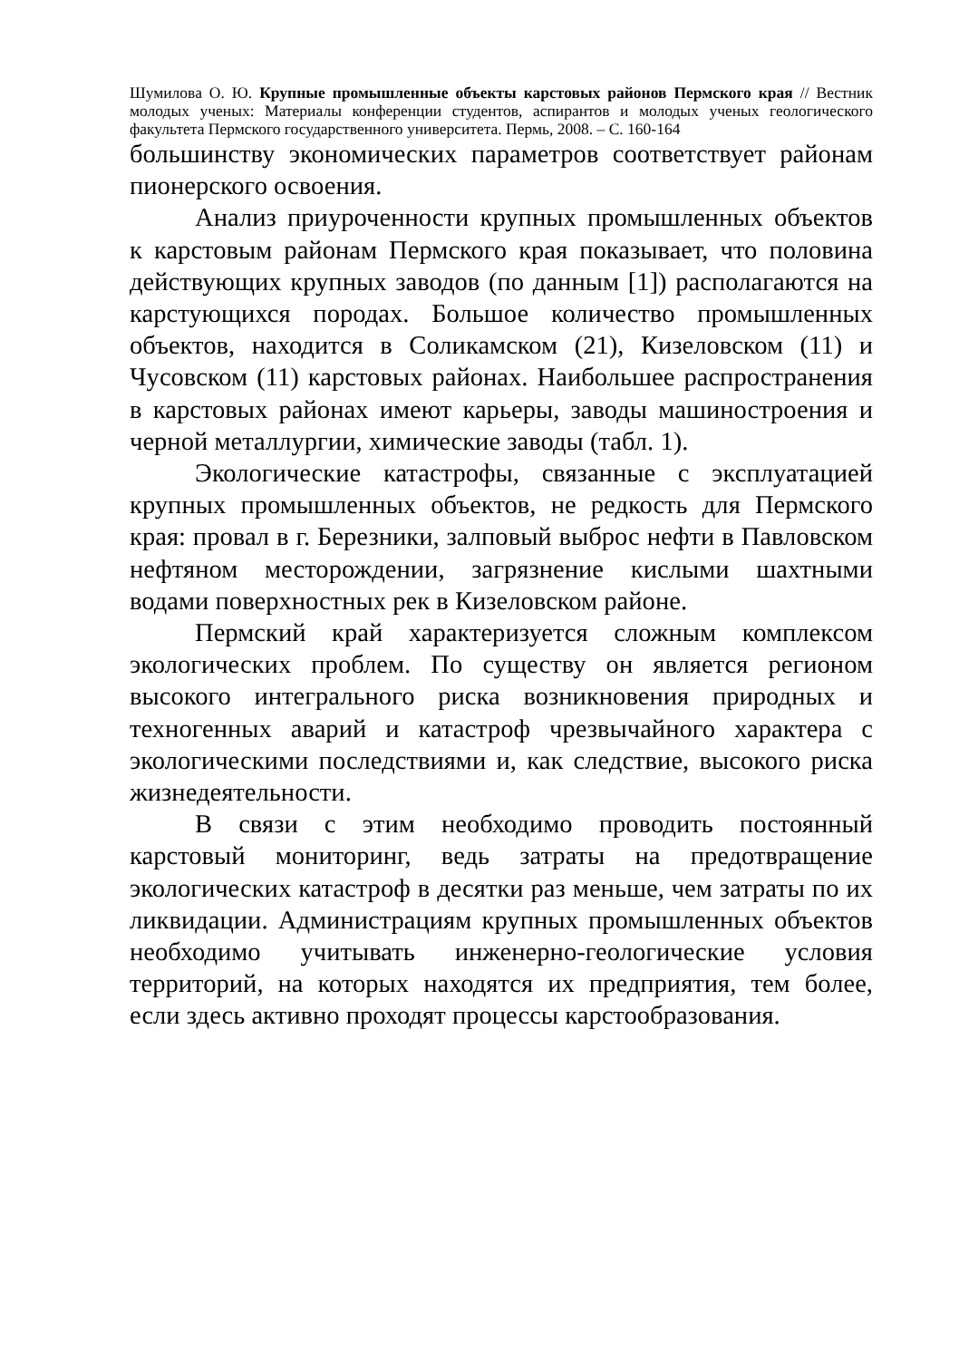Шумилова О. Ю. Крупные промышленные объекты карстовых районов Пермского края // Вестник молодых ученых: Материалы конференции студентов, аспирантов и молодых ученых геологического факультета Пермского государственного университета. Пермь, 2008. – С. 160-164
большинству экономических параметров соответствует районам пионерского освоения.
Анализ приуроченности крупных промышленных объектов к карстовым районам Пермского края показывает, что половина действующих крупных заводов (по данным [1]) располагаются на карстующихся породах. Большое количество промышленных объектов, находится в Соликамском (21), Кизеловском (11) и Чусовском (11) карстовых районах. Наибольшее распространения в карстовых районах имеют карьеры, заводы машиностроения и черной металлургии, химические заводы (табл. 1).
Экологические катастрофы, связанные с эксплуатацией крупных промышленных объектов, не редкость для Пермского края: провал в г. Березники, залповый выброс нефти в Павловском нефтяном месторождении, загрязнение кислыми шахтными водами поверхностных рек в Кизеловском районе.
Пермский край характеризуется сложным комплексом экологических проблем. По существу он является регионом высокого интегрального риска возникновения природных и техногенных аварий и катастроф чрезвычайного характера с экологическими последствиями и, как следствие, высокого риска жизнедеятельности.
В связи с этим необходимо проводить постоянный карстовый мониторинг, ведь затраты на предотвращение экологических катастроф в десятки раз меньше, чем затраты по их ликвидации. Администрациям крупных промышленных объектов необходимо учитывать инженерно-геологические условия территорий, на которых находятся их предприятия, тем более, если здесь активно проходят процессы карстообразования.